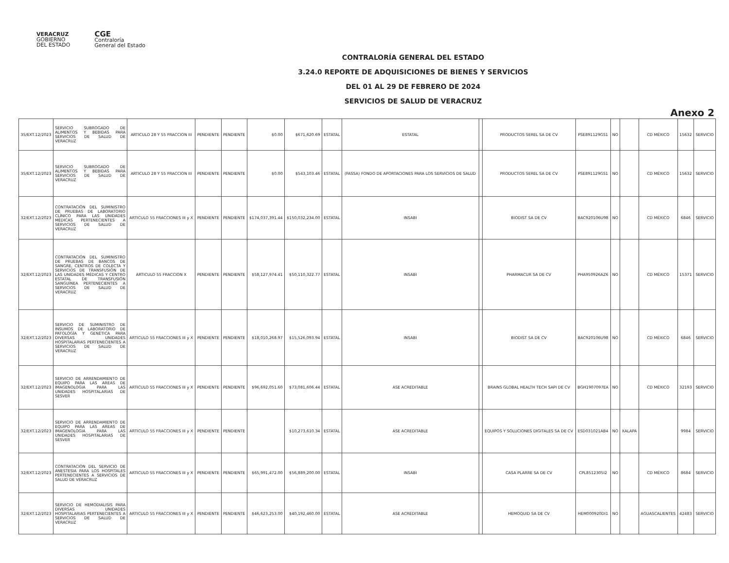VERACRUZ
GOBIERNO
DEL ESTADO
CGE
Contraloría
General del Estado
CONTRALORÍA GENERAL DEL ESTADO
3.24.0 REPORTE DE ADQUISICIONES DE BIENES Y SERVICIOS
DEL 01 AL 29 DE FEBRERO DE 2024
SERVICIOS DE SALUD DE VERACRUZ
Anexo 2
| 35/EXT.12/2023 | SERVICIO SUBROGADO DE ALIMENTOS Y BEBIDAS PARA SERVICIOS DE SALUD DE VERACRUZ | ARTICULO 28 Y 55 FRACCION III | PENDIENTE | PENDIENTE | $0.00 | $671,620.69 | ESTATAL | ESTATAL | | PRODUCTOS SEREL SA DE CV | PSE891129GS1 | NO | | CD MÉXICO | 15632 | SERVICIO |
| 35/EXT.12/2023 | SERVICIO SUBROGADO DE ALIMENTOS Y BEBIDAS PARA SERVICIOS DE SALUD DE VERACRUZ | ARTICULO 28 Y 55 FRACCION III | PENDIENTE | PENDIENTE | $0.00 | $543,103.46 | ESTATAL | (FASSA) FONDO DE APORTACIONES PARA LOS SERVICIOS DE SALUD | | PRODUCTOS SEREL SA DE CV | PSE891129GS1 | NO | | CD MÉXICO | 15632 | SERVICIO |
| 32/EXT.12/2023 | CONTRATACIÓN DEL SUMINISTRO DE PRUEBAS DE LABORATORIO CLÍNICO PARA LAS UNIDADES MÉDICAS PERTENECIENTES A SERVICIOS DE SALUD DE VERACRUZ | ARTICULO 55 FRACCIONES III y X | PENDIENTE | PENDIENTE | $174,037,391.44 | $150,032,234.00 | ESTATAL | INSABI | | BIODIST SA DE CV | BAC920106U98 | NO | | CD MÉXICO | 6846 | SERVICIO |
| 32/EXT.12/2023 | CONTRATACIÓN DEL SUMINISTRO DE PRUEBAS DE BANCOS DE SANGRE, CENTROS DE COLECTA Y SERVICIOS DE TRANSFUSIÓN DE LAS UNIDADES MÉDICAS Y CENTRO ESTATAL DE TRANSFUSIÓN SANGUÍNEA PERTENECIENTES A SERVICIOS DE SALUD DE VERACRUZ | ARTICULO 55 FRACCION X | PENDIENTE | PENDIENTE | $58,127,974.41 | $50,110,322.77 | ESTATAL | INSABI | | PHARMACUR SA DE CV | PHA950926AZ6 | NO | | CD MÉXICO | 15371 | SERVICIO |
| 32/EXT.12/2023 | SERVICIO DE SUMINISTRO DE INSUMOS DE LABORATORIO DE PATOLOGÍA Y GENÉTICA PARA DIVERSAS UNIDADES HOSPITALARIAS PERTENECIENTES A SERVICIOS DE SALUD DE VERACRUZ | ARTICULO 55 FRACCIONES III y X | PENDIENTE | PENDIENTE | $18,010,268.97 | $15,526,093.94 | ESTATAL | INSABI | | BIODIST SA DE CV | BAC920106U98 | NO | | CD MÉXICO | 6846 | SERVICIO |
| 32/EXT.12/2023 | SERVICIO DE ARRENDAMIENTO DE EQUIPO PARA LAS AREAS DE IMAGENOLOGIA PARA LAS UNIDADES HOSPITALARIAS DE SESVER | ARTICULO 55 FRACCIONES III y X | PENDIENTE | PENDIENTE | $96,692,051.60 | $73,081,606.44 | ESTATAL | ASE ACREDITABLE | | BRAINS GLOBAL HEALTH TECH SAPI DE CV | BGH1907097EA | NO | | CD MÉXICO | 32193 | SERVICIO |
| 32/EXT.12/2023 | SERVICIO DE ARRENDAMIENTO DE EQUIPO PARA LAS AREAS DE IMAGENOLOGIA PARA LAS UNIDADES HOSPITALARIAS DE SESVER | ARTICULO 55 FRACCIONES III y X | PENDIENTE | PENDIENTE | | $10,273,610.34 | ESTATAL | ASE ACREDITABLE | | EQUIPOS Y SOLUCIONES DIGITALES SA DE CV | ESD031021AB4 | NO | XALAPA | | 9984 | SERVICIO |
| 32/EXT.12/2023 | CONTRATACIÓN DEL SERVICIO DE ANESTESIA PARA LOS HOSPITALES PERTENECIENTES A SERVICIOS DE SALUD DE VERACRUZ | ARTICULO 55 FRACCIONES III y X | PENDIENTE | PENDIENTE | $65,991,472.00 | $56,889,200.00 | ESTATAL | INSABI | | CASA PLARRE SA DE CV | CPL8512305I2 | NO | | CD MÉXICO | 8684 | SERVICIO |
| 32/EXT.12/2023 | SERVICIO DE HEMODIALISIS PARA DIVERSAS UNIDADES HOSPITALARIAS PERTENECIENTES A SERVICIOS DE SALUD DE VERACRUZ | ARTICULO 55 FRACCIONES III y X | PENDIENTE | PENDIENTE | $46,623,253.00 | $40,192,460.00 | ESTATAL | ASE ACREDITABLE | | HEMOQUID SA DE CV | HEM000920DI1 | NO | | AGUASCALIENTES | 42483 | SERVICIO |